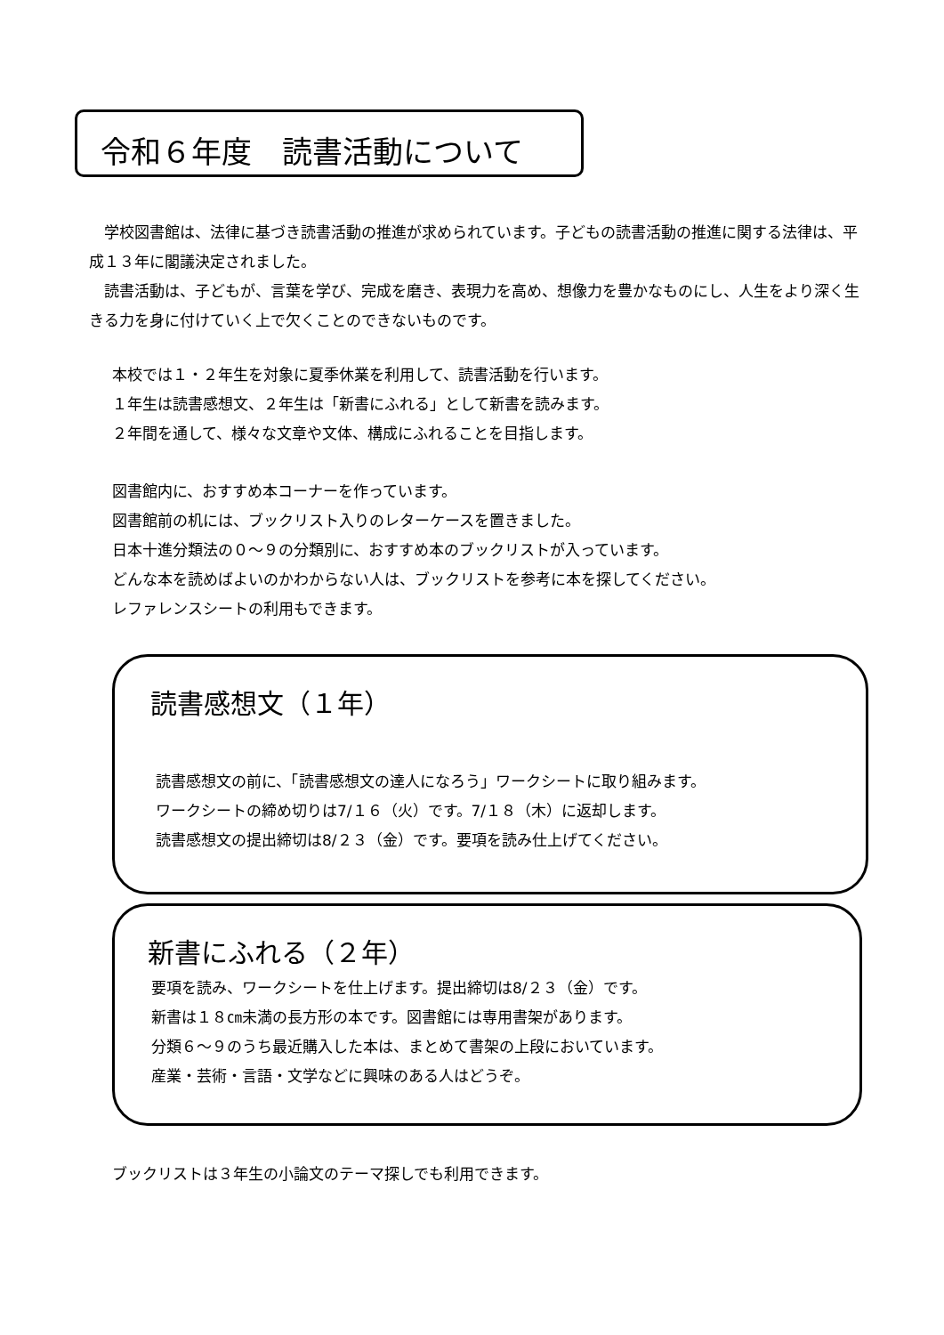令和６年度　読書活動について
　学校図書館は、法律に基づき読書活動の推進が求められています。子どもの読書活動の推進に関する法律は、平成１３年に閣議決定されました。
　読書活動は、子どもが、言葉を学び、完成を磨き、表現力を高め、想像力を豊かなものにし、人生をより深く生きる力を身に付けていく上で欠くことのできないものです。
本校では１・２年生を対象に夏季休業を利用して、読書活動を行います。
１年生は読書感想文、２年生は「新書にふれる」として新書を読みます。
２年間を通して、様々な文章や文体、構成にふれることを目指します。
図書館内に、おすすめ本コーナーを作っています。
図書館前の机には、ブックリスト入りのレターケースを置きました。
日本十進分類法の０～９の分類別に、おすすめ本のブックリストが入っています。
どんな本を読めばよいのかわからない人は、ブックリストを参考に本を探してください。
レファレンスシートの利用もできます。
読書感想文（１年）
読書感想文の前に、「読書感想文の達人になろう」ワークシートに取り組みます。
ワークシートの締め切りは7/１６（火）です。7/１８（木）に返却します。
読書感想文の提出締切は8/２３（金）です。要項を読み仕上げてください。
新書にふれる（２年）
要項を読み、ワークシートを仕上げます。提出締切は8/２３（金）です。
新書は１８㎝未満の長方形の本です。図書館には専用書架があります。
分類６～９のうち最近購入した本は、まとめて書架の上段においています。
産業・芸術・言語・文学などに興味のある人はどうぞ。
ブックリストは３年生の小論文のテーマ探しでも利用できます。